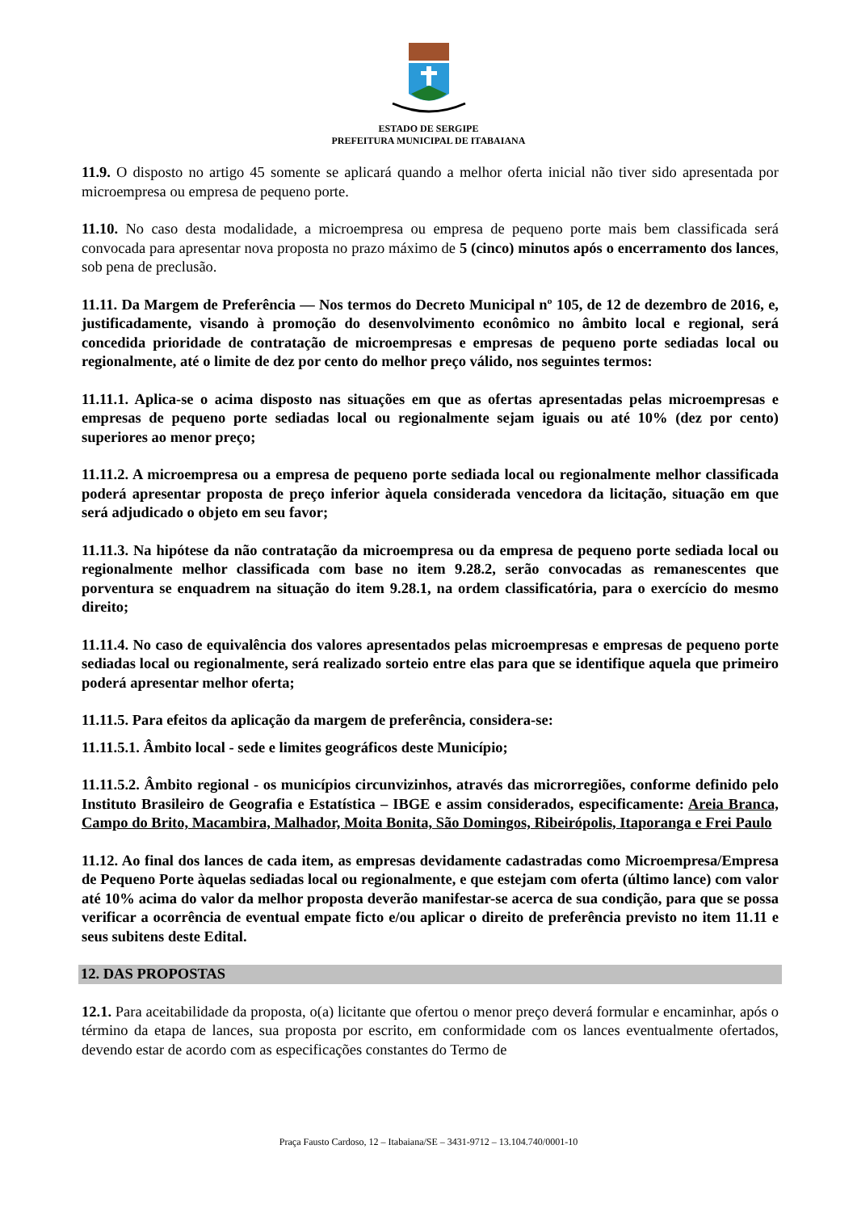ESTADO DE SERGIPE
PREFEITURA MUNICIPAL DE ITABAIANA
11.9. O disposto no artigo 45 somente se aplicará quando a melhor oferta inicial não tiver sido apresentada por microempresa ou empresa de pequeno porte.
11.10. No caso desta modalidade, a microempresa ou empresa de pequeno porte mais bem classificada será convocada para apresentar nova proposta no prazo máximo de 5 (cinco) minutos após o encerramento dos lances, sob pena de preclusão.
11.11. Da Margem de Preferência — Nos termos do Decreto Municipal nº 105, de 12 de dezembro de 2016, e, justificadamente, visando à promoção do desenvolvimento econômico no âmbito local e regional, será concedida prioridade de contratação de microempresas e empresas de pequeno porte sediadas local ou regionalmente, até o limite de dez por cento do melhor preço válido, nos seguintes termos:
11.11.1. Aplica-se o acima disposto nas situações em que as ofertas apresentadas pelas microempresas e empresas de pequeno porte sediadas local ou regionalmente sejam iguais ou até 10% (dez por cento) superiores ao menor preço;
11.11.2. A microempresa ou a empresa de pequeno porte sediada local ou regionalmente melhor classificada poderá apresentar proposta de preço inferior àquela considerada vencedora da licitação, situação em que será adjudicado o objeto em seu favor;
11.11.3. Na hipótese da não contratação da microempresa ou da empresa de pequeno porte sediada local ou regionalmente melhor classificada com base no item 9.28.2, serão convocadas as remanescentes que porventura se enquadrem na situação do item 9.28.1, na ordem classificatória, para o exercício do mesmo direito;
11.11.4. No caso de equivalência dos valores apresentados pelas microempresas e empresas de pequeno porte sediadas local ou regionalmente, será realizado sorteio entre elas para que se identifique aquela que primeiro poderá apresentar melhor oferta;
11.11.5. Para efeitos da aplicação da margem de preferência, considera-se:
11.11.5.1. Âmbito local - sede e limites geográficos deste Município;
11.11.5.2. Âmbito regional - os municípios circunvizinhos, através das microrregiões, conforme definido pelo Instituto Brasileiro de Geografia e Estatística – IBGE e assim considerados, especificamente: Areia Branca, Campo do Brito, Macambira, Malhador, Moita Bonita, São Domingos, Ribeirópolis, Itaporanga e Frei Paulo
11.12. Ao final dos lances de cada item, as empresas devidamente cadastradas como Microempresa/Empresa de Pequeno Porte àquelas sediadas local ou regionalmente, e que estejam com oferta (último lance) com valor até 10% acima do valor da melhor proposta deverão manifestar-se acerca de sua condição, para que se possa verificar a ocorrência de eventual empate ficto e/ou aplicar o direito de preferência previsto no item 11.11 e seus subitens deste Edital.
12. DAS PROPOSTAS
12.1. Para aceitabilidade da proposta, o(a) licitante que ofertou o menor preço deverá formular e encaminhar, após o término da etapa de lances, sua proposta por escrito, em conformidade com os lances eventualmente ofertados, devendo estar de acordo com as especificações constantes do Termo de
Praça Fausto Cardoso, 12 – Itabaiana/SE – 3431-9712 – 13.104.740/0001-10